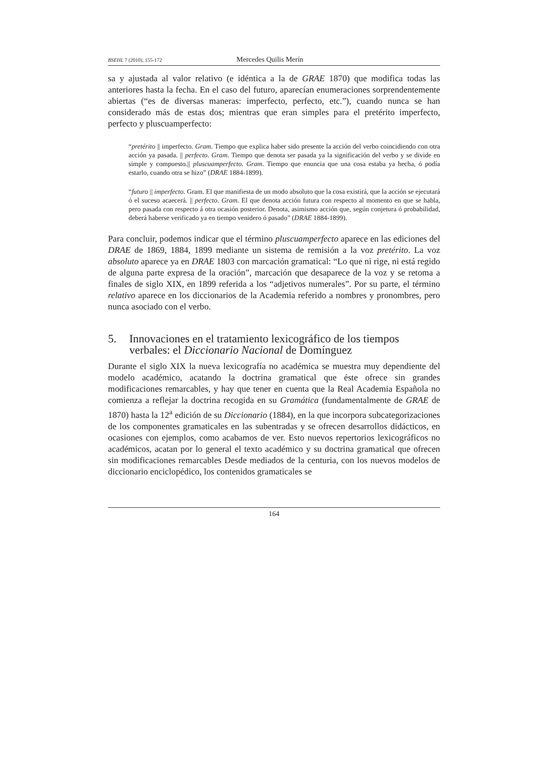BSEHL 7 (2010), 155-172 Mercedes Quilis Merín
sa y ajustada al valor relativo (e idéntica a la de GRAE 1870) que modifica todas las anteriores hasta la fecha. En el caso del futuro, aparecían enumeraciones sorprendentemente abiertas (“es de diversas maneras: imperfecto, perfecto, etc.”), cuando nunca se han considerado más de estas dos; mientras que eran simples para el pretérito imperfecto, perfecto y pluscuamperfecto:
“pretérito || imperfecto. Gram. Tiempo que explica haber sido presente la acción del verbo coincidiendo con otra acción ya pasada. || perfecto. Gram. Tiempo que denota ser pasada ya la significación del verbo y se divide en simple y compuesto.|| pluscuamperfecto. Gram. Tiempo que enuncia que una cosa estaba ya hecha, ó podía estarlo, cuando otra se hizo” (DRAE 1884-1899).
“futuro || imperfecto. Gram. El que manifiesta de un modo absoluto que la cosa existirá, que la acción se ejecutará ó el suceso acaecerá. || perfecto. Gram. El que denota acción futura con respecto al momento en que se habla, pero pasada con respecto á otra ocasión posterior. Denota, asimismo acción que, según conjetura ó probabilidad, deberá haberse verificado ya en tiempo venidero ó pasado” (DRAE 1884-1899).
Para concluir, podemos indicar que el término pluscuamperfecto aparece en las ediciones del DRAE de 1869, 1884, 1899 mediante un sistema de remisión a la voz pretérito. La voz absoluto aparece ya en DRAE 1803 con marcación gramatical: “Lo que ni rige, ni está regido de alguna parte expresa de la oración”, marcación que desaparece de la voz y se retoma a finales de siglo XIX, en 1899 referida a los “adjetivos numerales”. Por su parte, el término relativo aparece en los diccionarios de la Academia referido a nombres y pronombres, pero nunca asociado con el verbo.
5. Innovaciones en el tratamiento lexicográfico de los tiempos verbales: el Diccionario Nacional de Domínguez
Durante el siglo XIX la nueva lexicografía no académica se muestra muy dependiente del modelo académico, acatando la doctrina gramatical que éste ofrece sin grandes modificaciones remarcables, y hay que tener en cuenta que la Real Academia Española no comienza a reflejar la doctrina recogida en su Gramática (fundamentalmente de GRAE de 1870) hasta la 12<sup>a</sup> edición de su Diccionario (1884), en la que incorpora subcategorizaciones de los componentes gramaticales en las subentradas y se ofrecen desarrollos didácticos, en ocasiones con ejemplos, como acabamos de ver. Esto nuevos repertorios lexicográficos no académicos, acatan por lo general el texto académico y su doctrina gramatical que ofrecen sin modificaciones remarcables Desde mediados de la centuria, con los nuevos modelos de diccionario enciclopédico, los contenidos gramaticales se
164